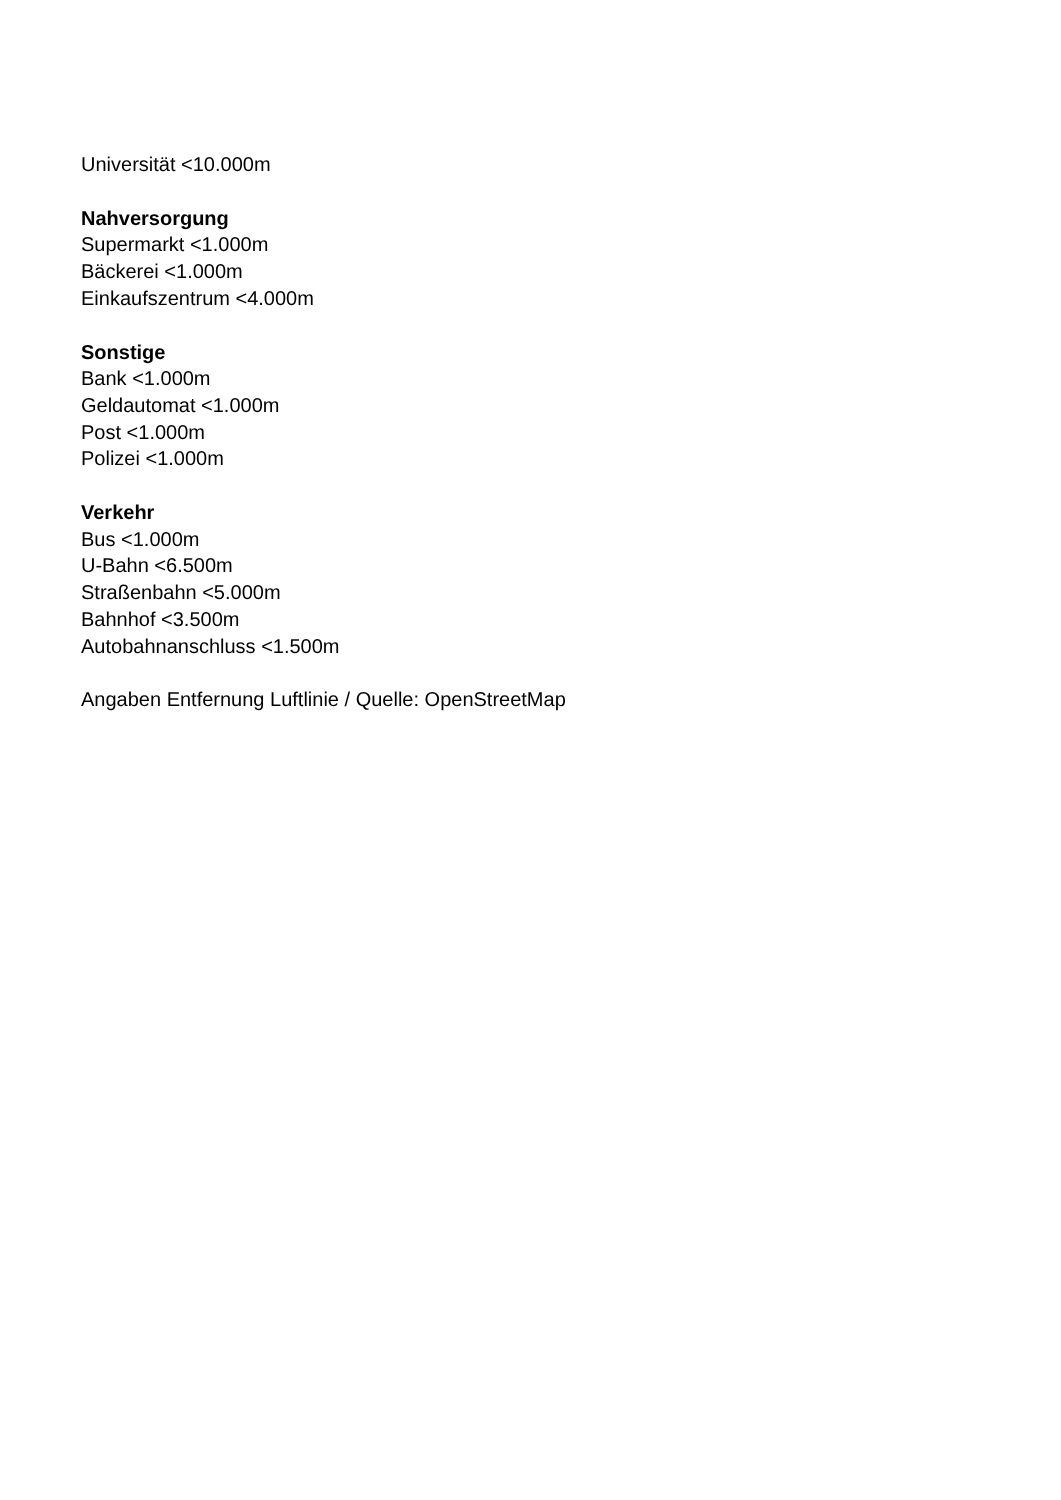Universität <10.000m
Nahversorgung
Supermarkt <1.000m
Bäckerei <1.000m
Einkaufszentrum <4.000m
Sonstige
Bank <1.000m
Geldautomat <1.000m
Post <1.000m
Polizei <1.000m
Verkehr
Bus <1.000m
U-Bahn <6.500m
Straßenbahn <5.000m
Bahnhof <3.500m
Autobahnanschluss <1.500m
Angaben Entfernung Luftlinie / Quelle: OpenStreetMap